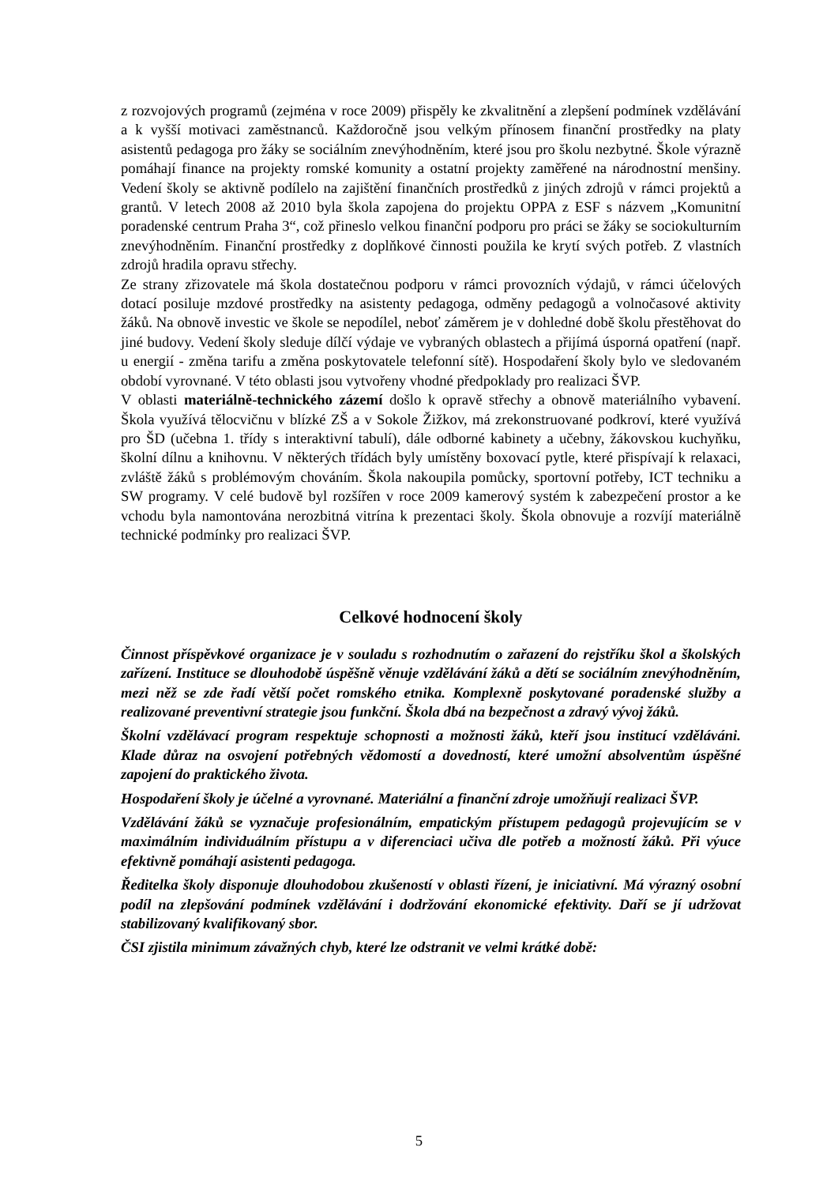z rozvojových programů (zejména v roce 2009) přispěly ke zkvalitnění a zlepšení podmínek vzdělávání a k vyšší motivaci zaměstnanců. Každoročně jsou velkým přínosem finanční prostředky na platy asistentů pedagoga pro žáky se sociálním znevýhodněním, které jsou pro školu nezbytné. Škole výrazně pomáhají finance na projekty romské komunity a ostatní projekty zaměřené na národnostní menšiny. Vedení školy se aktivně podílelo na zajištění finančních prostředků z jiných zdrojů v rámci projektů a grantů. V letech 2008 až 2010 byla škola zapojena do projektu OPPA z ESF s názvem „Komunitní poradenské centrum Praha 3“, což přineslo velkou finanční podporu pro práci se žáky se sociokulturním znevýhodněním. Finanční prostředky z doplňkové činnosti použila ke krytí svých potřeb. Z vlastních zdrojů hradila opravu střechy.
Ze strany zřizovatele má škola dostatečnou podporu v rámci provozních výdajů, v rámci účelových dotací posiluje mzdové prostředky na asistenty pedagoga, odměny pedagogů a volnočasové aktivity žáků. Na obnově investic ve škole se nepodílel, neboť záměrem je v dohledné době školu přestěhovat do jiné budovy. Vedení školy sleduje dílčí výdaje ve vybraných oblastech a přijímá úsporná opatření (např. u energií - změna tarifu a změna poskytovatele telefonní sítě). Hospodaření školy bylo ve sledovaném období vyrovnané. V této oblasti jsou vytvořeny vhodné předpoklady pro realizaci ŠVP.
V oblasti materiálně-technického zázemí došlo k opravě střechy a obnově materiálního vybavení. Škola využívá tělocvičnu v blízké ZŠ a v Sokole Žižkov, má zrekonstruované podkroví, které využívá pro ŠD (učebna 1. třídy s interaktivní tabulí), dále odborné kabinety a učebny, žákovskou kuchyňku, školní dílnu a knihovnu. V některých třídách byly umístěny boxovací pytle, které přispívají k relaxaci, zvláště žáků s problémovým chováním. Škola nakoupila pomůcky, sportovní potřeby, ICT techniku a SW programy. V celé budově byl rozšířen v roce 2009 kamerový systém k zabezpečení prostor a ke vchodu byla namontována nerozbitná vitrína k prezentaci školy. Škola obnovuje a rozvíjí materiálně technické podmínky pro realizaci ŠVP.
Celkové hodnocení školy
Činnost příspěvkové organizace je v souladu s rozhodnutím o zařazení do rejstříku škol a školských zařízení. Instituce se dlouhodobě úspěšně věnuje vzdělávání žáků a dětí se sociálním znevýhodněním, mezi něž se zde řadí větší počet romského etnika. Komplexně poskytované poradenské služby a realizované preventivní strategie jsou funkční. Škola dbá na bezpečnost a zdravý vývoj žáků.
Školní vzdělávací program respektuje schopnosti a možnosti žáků, kteří jsou institucí vzděláváni. Klade důraz na osvojení potřebných vědomostí a dovedností, které umožní absolventům úspěšné zapojení do praktického života.
Hospodaření školy je účelné a vyrovnané. Materiální a finanční zdroje umožňují realizaci ŠVP.
Vzdělávání žáků se vyznačuje profesionálním, empatickým přístupem pedagogů projevujícím se v maximálním individuálním přístupu a v diferenciaci učiva dle potřeb a možností žáků. Při výuce efektivně pomáhají asistenti pedagoga.
Ředitelka školy disponuje dlouhodobou zkušeností v oblasti řízení, je iniciativní. Má výrazný osobní podíl na zlepšování podmínek vzdělávání i dodržování ekonomické efektivity. Daří se jí udržovat stabilizovaný kvalifikovaný sbor.
ČSI zjistila minimum závažných chyb, které lze odstranit ve velmi krátké době:
5